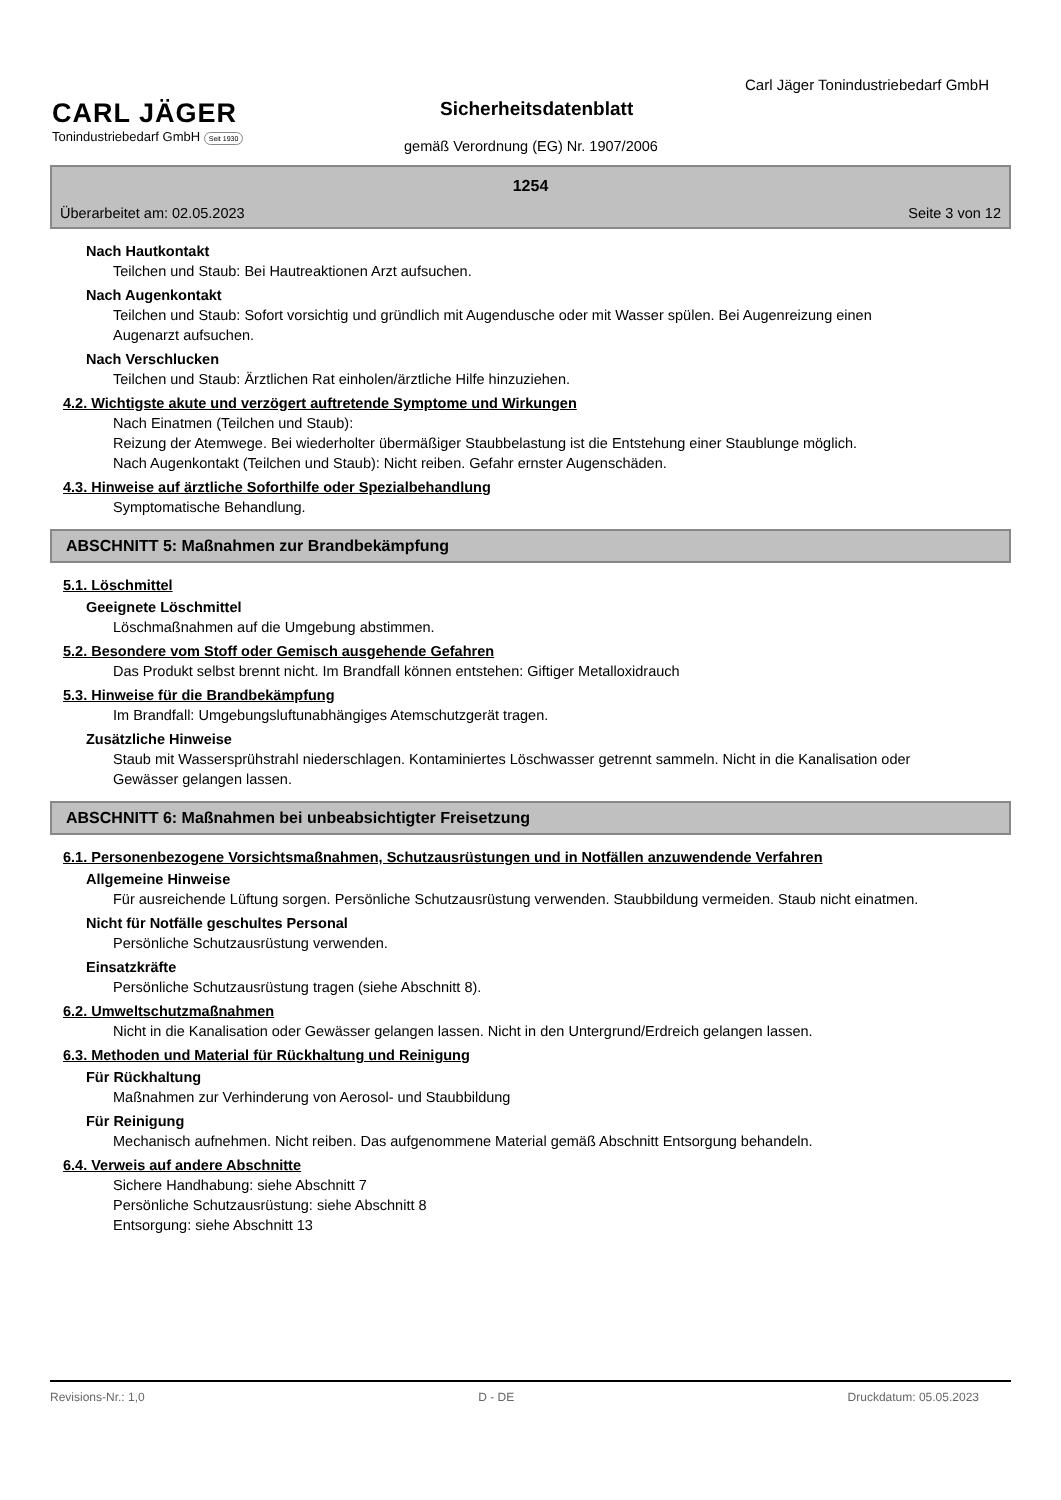Carl Jäger Tonindustriebedarf GmbH
CARL JÄGER
Tonindustriebedarf GmbH Seit 1930
Sicherheitsdatenblatt
gemäß Verordnung (EG) Nr. 1907/2006
1254
Überarbeitet am: 02.05.2023 Seite 3 von 12
Nach Hautkontakt
Teilchen und Staub: Bei Hautreaktionen Arzt aufsuchen.
Nach Augenkontakt
Teilchen und Staub: Sofort vorsichtig und gründlich mit Augendusche oder mit Wasser spülen. Bei Augenreizung einen Augenarzt aufsuchen.
Nach Verschlucken
Teilchen und Staub: Ärztlichen Rat einholen/ärztliche Hilfe hinzuziehen.
4.2. Wichtigste akute und verzögert auftretende Symptome und Wirkungen
Nach Einatmen (Teilchen und Staub):
Reizung der Atemwege. Bei wiederholter übermäßiger Staubbelastung ist die Entstehung einer Staublunge möglich.
Nach Augenkontakt (Teilchen und Staub): Nicht reiben. Gefahr ernster Augenschäden.
4.3. Hinweise auf ärztliche Soforthilfe oder Spezialbehandlung
Symptomatische Behandlung.
ABSCHNITT 5: Maßnahmen zur Brandbekämpfung
5.1. Löschmittel
Geeignete Löschmittel
Löschmaßnahmen auf die Umgebung abstimmen.
5.2. Besondere vom Stoff oder Gemisch ausgehende Gefahren
Das Produkt selbst brennt nicht. Im Brandfall können entstehen: Giftiger Metalloxidrauch
5.3. Hinweise für die Brandbekämpfung
Im Brandfall: Umgebungsluftunabhängiges Atemschutzgerät tragen.
Zusätzliche Hinweise
Staub mit Wassersprühstrahl niederschlagen. Kontaminiertes Löschwasser getrennt sammeln. Nicht in die Kanalisation oder Gewässer gelangen lassen.
ABSCHNITT 6: Maßnahmen bei unbeabsichtigter Freisetzung
6.1. Personenbezogene Vorsichtsmaßnahmen, Schutzausrüstungen und in Notfällen anzuwendende Verfahren
Allgemeine Hinweise
Für ausreichende Lüftung sorgen. Persönliche Schutzausrüstung verwenden. Staubbildung vermeiden. Staub nicht einatmen.
Nicht für Notfälle geschultes Personal
Persönliche Schutzausrüstung verwenden.
Einsatzkräfte
Persönliche Schutzausrüstung tragen (siehe Abschnitt 8).
6.2. Umweltschutzmaßnahmen
Nicht in die Kanalisation oder Gewässer gelangen lassen. Nicht in den Untergrund/Erdreich gelangen lassen.
6.3. Methoden und Material für Rückhaltung und Reinigung
Für Rückhaltung
Maßnahmen zur Verhinderung von Aerosol- und Staubbildung
Für Reinigung
Mechanisch aufnehmen. Nicht reiben. Das aufgenommene Material gemäß Abschnitt Entsorgung behandeln.
6.4. Verweis auf andere Abschnitte
Sichere Handhabung: siehe Abschnitt 7
Persönliche Schutzausrüstung: siehe Abschnitt 8
Entsorgung: siehe Abschnitt 13
Revisions-Nr.: 1,0 D - DE Druckdatum: 05.05.2023